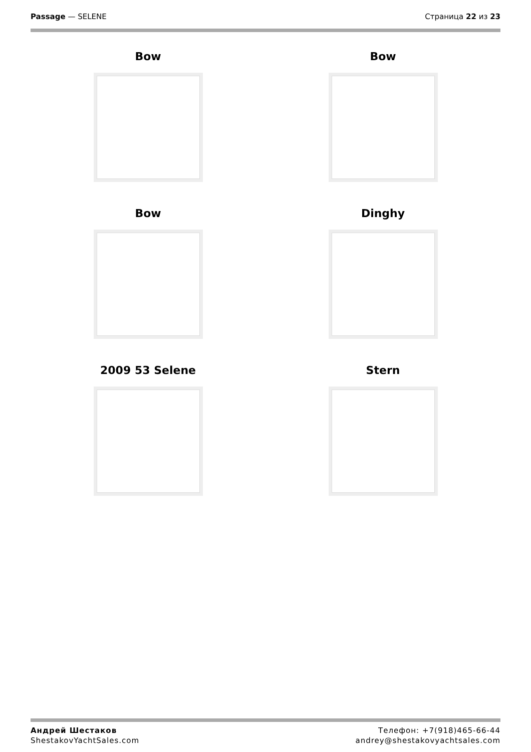Passage — SELENE Страница 22 из 23
Bow
Bow
Bow
Dinghy
2009 53 Selene
Stern
Андрей Шестаков
ShestakovYachtSales.com
Телефон: +7(918)465-66-44
andrey@shestakovyachtsales.com